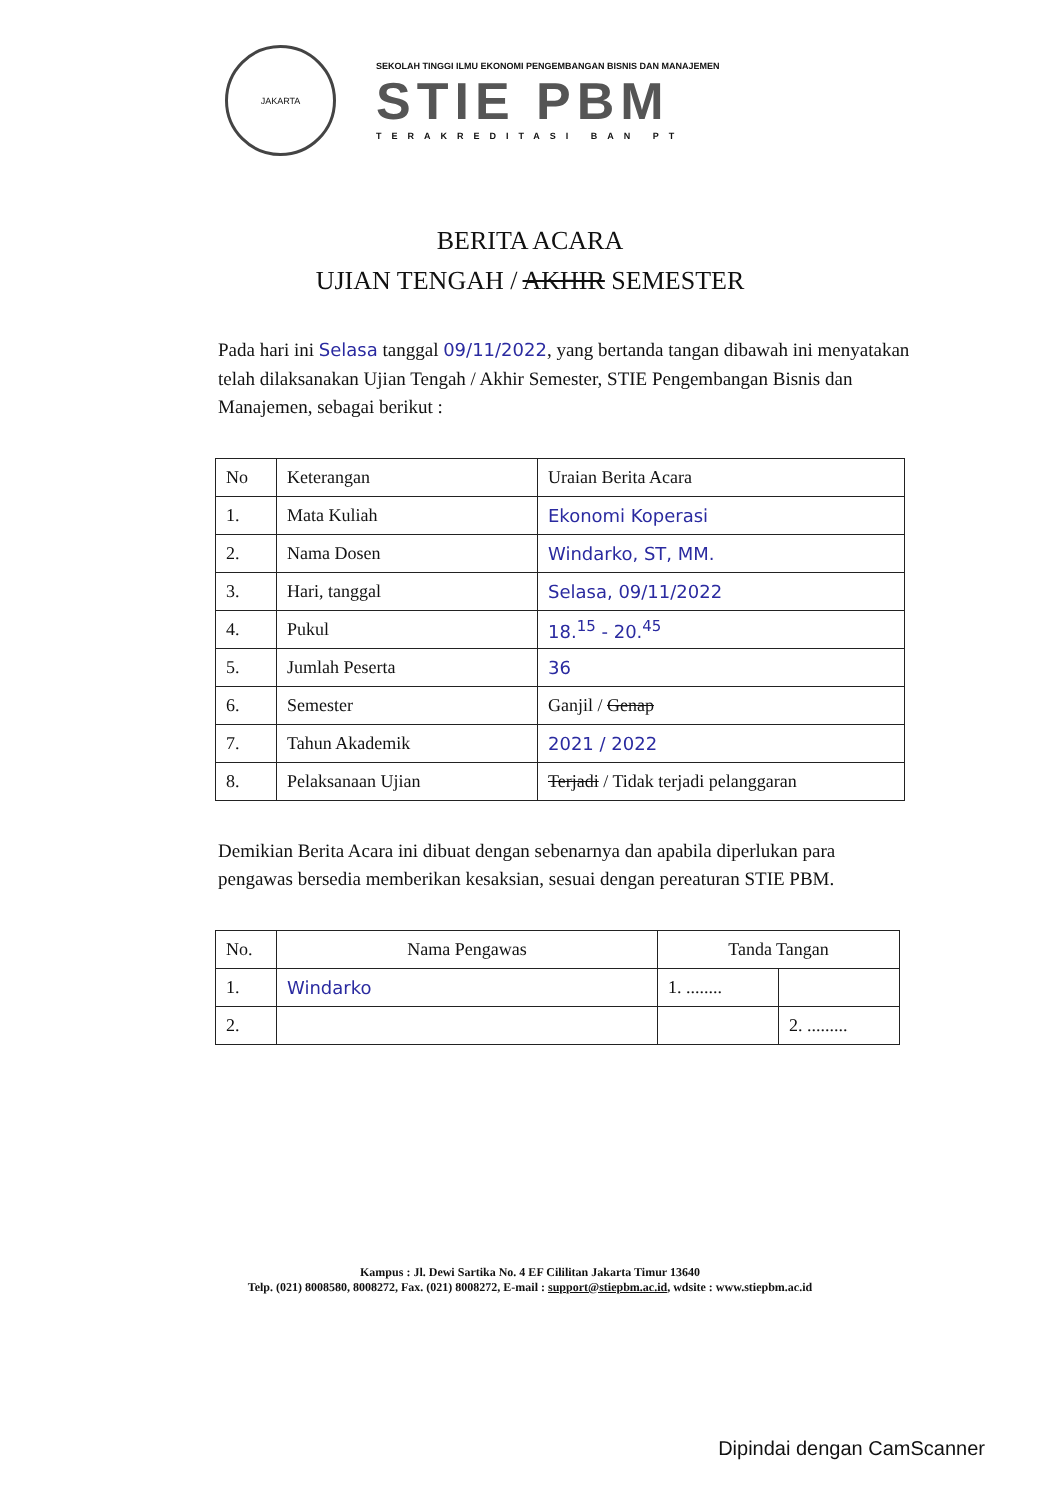JAKARTA
SEKOLAH TINGGI ILMU EKONOMI PENGEMBANGAN BISNIS DAN MANAJEMEN
STIE PBM
TERAKREDITASI BAN PT
BERITA ACARA
UJIAN TENGAH / AKHIR SEMESTER
Pada hari ini Selasa tanggal 09/11/2022, yang bertanda tangan dibawah ini menyatakan telah dilaksanakan Ujian Tengah / Akhir Semester, STIE Pengembangan Bisnis dan Manajemen, sebagai berikut :
| No | Keterangan | Uraian Berita Acara |
| --- | --- | --- |
| 1. | Mata Kuliah | Ekonomi Koperasi |
| 2. | Nama Dosen | Windarko, ST, MM. |
| 3. | Hari, tanggal | Selasa, 09/11/2022 |
| 4. | Pukul | 18.<sup>15</sup> - 20.<sup>45</sup> |
| 5. | Jumlah Peserta | 36 |
| 6. | Semester | Ganjil / Genap |
| 7. | Tahun Akademik | 2021 / 2022 |
| 8. | Pelaksanaan Ujian | Terjadi / Tidak terjadi pelanggaran |
Demikian Berita Acara ini dibuat dengan sebenarnya dan apabila diperlukan para pengawas bersedia memberikan kesaksian, sesuai dengan pereaturan STIE PBM.
| No. | Nama Pengawas | Tanda Tangan | |
| --- | --- | --- | --- |
| 1. | Windarko | 1. ........ | |
| 2. | | | 2. ......... |
Kampus : Jl. Dewi Sartika No. 4 EF Cililitan Jakarta Timur 13640
Telp. (021) 8008580, 8008272, Fax. (021) 8008272, E-mail : support@stiepbm.ac.id, wdsite : www.stiepbm.ac.id
Dipindai dengan CamScanner